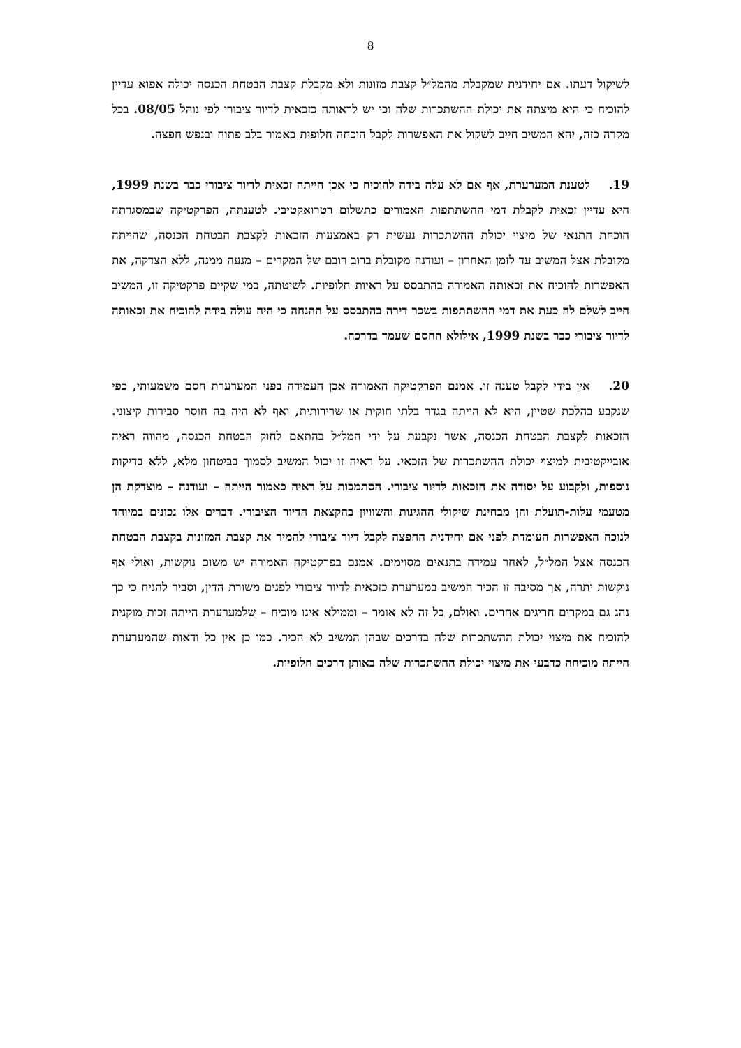8
לשיקול דעתו. אם יחידנית שמקבלת מהמל״ל קצבת מזונות ולא מקבלת קצבת הבטחת הכנסה יכולה אפוא עדיין להוכיח כי היא מיצתה את יכולת ההשתכרות שלה וכי יש לראותה כזכאית לדיור ציבורי לפי נוהל 08/05. בכל מקרה כזה, יהא המשיב חייב לשקול את האפשרות לקבל הוכחה חלופית כאמור בלב פתוח ובנפש חפצה.
19. לטענת המערערת, אף אם לא עלה בידה להוכיח כי אכן הייתה זכאית לדיור ציבורי כבר בשנת 1999, היא עדיין זכאית לקבלת דמי ההשתתפות האמורים כתשלום רטרואקטיבי. לטענתה, הפרקטיקה שבמסגרתה הוכחת התנאי של מיצוי יכולת ההשתכרות נעשית רק באמצעות הזכאות לקצבת הבטחת הכנסה, שהייתה מקובלת אצל המשיב עד לזמן האחרון – ועודנה מקובלת ברוב רובם של המקרים – מנעה ממנה, ללא הצדקה, את האפשרות להוכיח את זכאותה האמורה בהתבסס על ראיות חלופיות. לשיטתה, כמי שקיים פרקטיקה זו, המשיב חייב לשלם לה כעת את דמי ההשתתפות בשכר דירה בהתבסס על ההנחה כי היה עולה בידה להוכיח את זכאותה לדיור ציבורי כבר בשנת 1999, אילולא החסם שעמד בדרכה.
20. אין בידי לקבל טענה זו. אמנם הפרקטיקה האמורה אכן העמידה בפני המערערת חסם משמעותי, כפי שנקבע בהלכת שטיין, היא לא הייתה בגדר בלתי חוקית או שרירותית, ואף לא היה בה חוסר סבירות קיצוני. הזכאות לקצבת הבטחת הכנסה, אשר נקבעת על ידי המל״ל בהתאם לחוק הבטחת הכנסה, מהווה ראיה אובייקטיבית למיצוי יכולת ההשתכרות של הזכאי. על ראיה זו יכול המשיב לסמוך בביטחון מלא, ללא בדיקות נוספות, ולקבוע על יסודה את הזכאות לדיור ציבורי. הסתמכות על ראיה כאמור הייתה – ועודנה – מוצדקת הן מטעמי עלות-תועלת והן מבחינת שיקולי ההגינות והשוויון בהקצאת הדיור הציבורי. דברים אלו נכונים במיוחד לנוכח האפשרות העומדת לפני אם יחידנית החפצה לקבל דיור ציבורי להמיר את קצבת המזונות בקצבת הבטחת הכנסה אצל המל״ל, לאחר עמידה בתנאים מסוימים. אמנם בפרקטיקה האמורה יש משום נוקשות, ואולי אף נוקשות יתרה, אך מסיבה זו הכיר המשיב במערערת כזכאית לדיור ציבורי לפנים משורת הדין, וסביר להניח כי כך נהג גם במקרים חריגים אחרים. ואולם, כל זה לא אומר – וממילא אינו מוכיח – שלמערערת הייתה זכות מוקנית להוכיח את מיצוי יכולת ההשתכרות שלה בדרכים שבהן המשיב לא הכיר. כמו כן אין כל ודאות שהמערערת הייתה מוכיחה כדבעי את מיצוי יכולת ההשתכרות שלה באותן דרכים חלופיות.